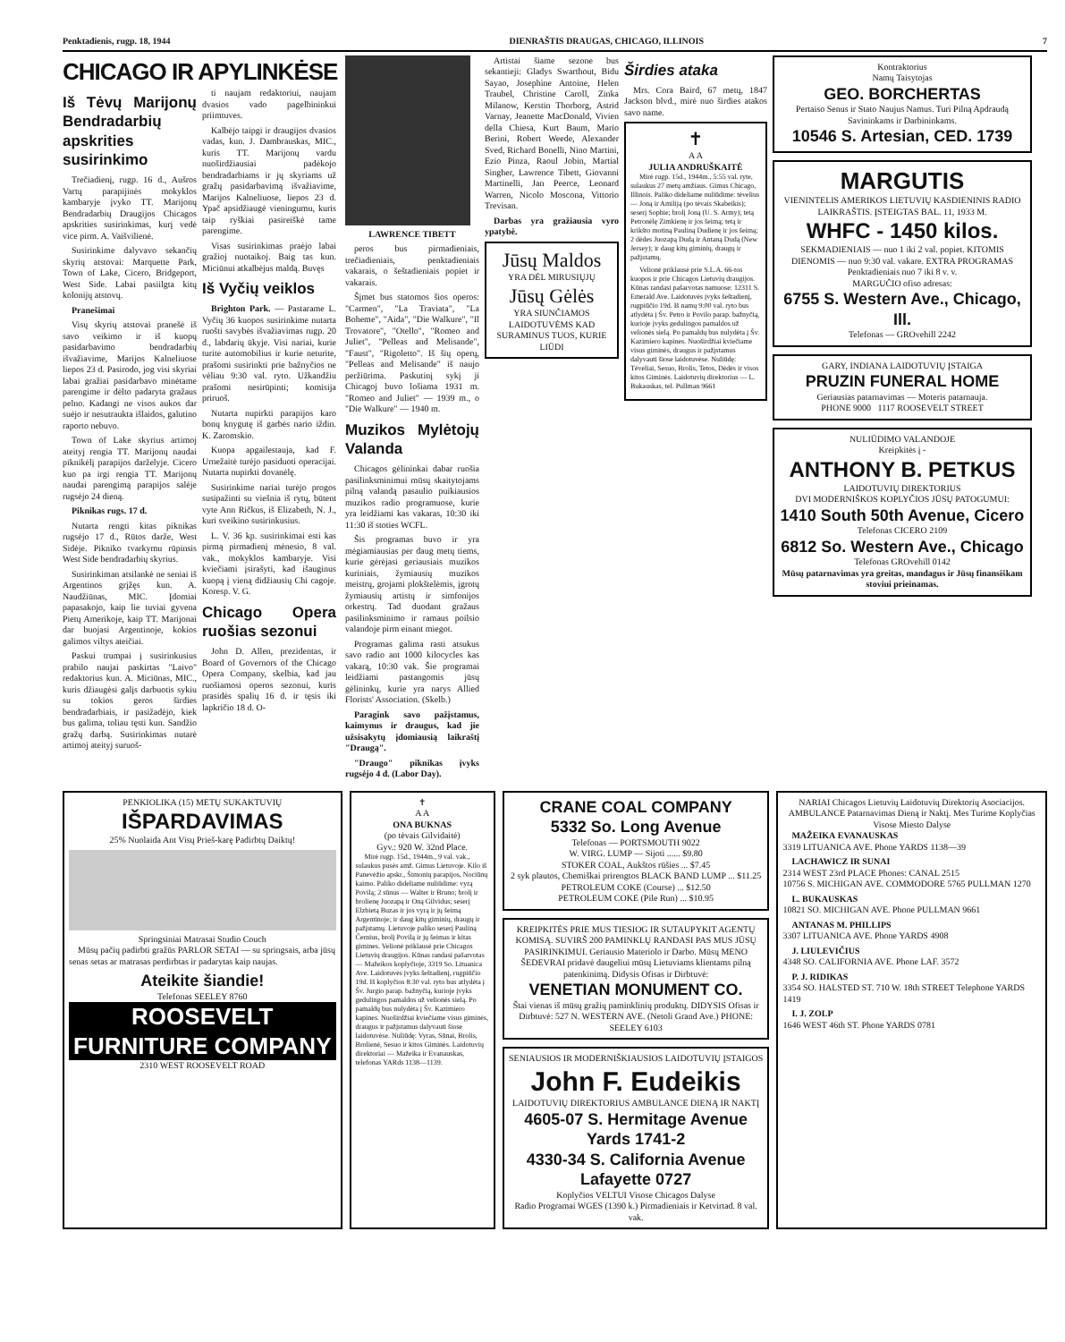Penktadienis, rugp. 18, 1944 DIENRAŠTIS DRAUGAS, CHICAGO, ILLINOIS 7
CHICAGO IR APYLINKĖSE
Iš Tėvų Marijonų Bendradarbių apskrities susirinkimo
Trečiadienį, rugp. 16 d., Aušros Vartų parapijinės mokyklos kambaryje įvyko TT. Marijonų Bendradarbių Draugijos Chicagos apskrities susirinkimas, kurį vedė vice pirm. A. Vaišvilienė.
Susirinkime dalyvavo sekančių skyrių atstovai: Marquette Park, Town of Lake, Cicero, Bridgeport, West Side. Labai pasiilgta kitų kolonijų atstovų.
Pranešimai
Visų skyrių atstovai pranešė iš savo veikimo ir iš kuopų pasidarbavimo bendradarbių išvažiavime, Marijos Kalneliuose liepos 23 d. Pasirodo, jog visi skyriai labai gražiai pasidarbavo minėtame parengime ir dėlto padaryta gražaus pelno. Kadangi ne visos aukos dar suėjo ir nesutraukta išlaidos, galutino raporto nebuvo.
Town of Lake skyrius artimoj ateityj rengia TT. Marijonų naudai piknikėlį parapijos darželyje. Cicero kuo pa irgi rengia TT. Marijonų naudai parengimą parapijos salėje rugsėjo 24 dieną.
Piknikas rugs. 17 d.
Nutarta rengti kitas piknikas rugsėjo 17 d., Rūtos darže, West Sidėje. Pikniko tvarkymu rūpinsis West Side bendradarbių skyrius.
Susirinkiman atsilankė ne seniai iš Argentinos grįžęs kun. A. Naudžiūnas, MIC. Įdomiai papasakojo, kaip lie tuviai gyvena Pietų Amerikoje, kaip TT. Marijonai dar buojasi Argentinoje, kokios galimos viltys ateičiai.
Paskui trumpai į susirinkusius prabilo naujai paskirtas "Laivo" redaktorius kun. A. Miciūnas, MIC., kuris džiaugėsi galįs darbuotis sykiu su tokios geros širdies bendradarbiais, ir pasižadėjo, kiek bus galima, toliau tęsti kun. Sandžio gražų darbą. Susirinkimas nutarė artimoj ateityj suruoš-
ti naujam redaktoriui, naujam dvasios vado pagelbininkui priimtuves.
Kalbėjo taipgi ir draugijos dvasios vadas, kun. J. Dambrauskas, MIC., kuris TT. Marijonų vardu nuoširdžiausiai padėkojo bendradarbiams ir jų skyriams už gražų pasidarbavimą išvažiavime, Marijos Kalneliuose, liepos 23 d. Ypač apsidžiaugė vieningumu, kuris taip ryškiai pasireiškė tame parengime.
Visas susirinkimas praėjo labai gražioj nuotaikoj. Baig tas kun. Miciūnui atkalbėjus maldą. Buvęs
Iš Vyčių veiklos
Brighton Park. — Pastarame L. Vyčių 36 kuopos susirinkime nutarta ruošti savybės išvažiavimas rugp. 20 d., labdarių ūkyje. Visi nariai, kurie turite automobilius ir kurie neturite, prašomi susirinkti prie bažnyčios ne vėliau 9:30 val. ryto. Užkandžiu prašomi nesirūpinti; komisija priruoš.
Nutarta nupirkti parapijos karo bonų knygutę iš garbės nario iždin. K. Zaromskio.
Kuopa apgailestauja, kad F. Urnežaitė turėjo pasiduoti operacijai. Nutarta nupirkti dovanėlę.
Susirinkime nariai turėjo progos susipažinti su viešnia iš rytų, būtent vyte Ann Ričkus, iš Elizabeth, N. J., kuri sveikino susirinkusius.
L. V. 36 kp. susirinkimai esti kas pirmą pirmadienį mėnesio, 8 val. vak., mokyklos kambaryje. Visi kviečiami įsirašyti, kad išauginus kuopą į vieną didžiausių Chi cagoje. Koresp. V. G.
Chicago Opera ruošias sezonui
John D. Allen, prezidentas, ir Board of Governors of the Chicago Opera Company, skelbia, kad jau ruošiamosi operos sezonui, kuris prasidės spalių 16 d. ir tęsis iki lapkričio 18 d. O-
LAWRENCE TIBETT
peros bus pirmadieniais, trečiadieniais, penktadieniais vakarais, o šeštadieniais popiet ir vakarais.
Šįmet bus statomos šios operos: "Carmen", "La Traviata", "La Boheme", "Aida", "Die Walkure", "Il Trovatore", "Otello", "Romeo and Juliet", "Pelleas and Melisande", "Faust", "Rigoletto". Iš šių operų, "Pelleas and Melisande" iš naujo peržiūrima. Paskutinį sykį ji Chicagoj buvo lošiama 1931 m. "Romeo and Juliet" — 1939 m., o "Die Walkure" — 1940 m.
Muzikos Mylėtojų Valanda
Chicagos gėlininkai dabar ruošia pasilinksminimui mūsų skaitytojams pilną valandą pasaulio puikiausios muzikos radio programuose, kurie yra leidžiami kas vakaras, 10:30 iki 11:30 iš stoties WCFL.
Šis programas buvo ir yra mėgiamiausias per daug metų tiems, kurie gėrėjasi geriausiais muzikos kuriniais, žymiausių muzikos meistrų, grojami plokštelėmis, įgrotų žymiausių artistų ir simfonijos orkestrų. Tad duodant gražaus pasilinksminimo ir ramaus poilsio valandoje pirm einant miegot.
Programas galima rasti atsukus savo radio ant 1000 kilocycles kas vakarą, 10:30 vak. Šie programai leidžiami pastangomis jūsų gėlininkų, kurie yra narys Allied Florists' Association. (Skelb.)
Paragink savo pažįstamus, kaimynus ir draugus, kad jie užsisakytų įdomiausią laikraštį "Draugą".
"Draugo" piknikas įvyks rugsėjo 4 d. (Labor Day).
Artistai šiame sezone bus sekantieji: Gladys Swarthout, Bidu Sayao, Josephine Antoine, Helen Traubel, Christine Caroll, Zinka Milanow, Kerstin Thorborg, Astrid Varnay, Jeanette MacDonald, Vivien della Chiesa, Kurt Baum, Mario Berini, Robert Weede, Alexander Sved, Richard Bonelli, Nino Martini, Ezio Pinza, Raoul Jobin, Martial Singher, Lawrence Tibett, Giovanni Martinelli, Jan Peerce, Leonard Warren, Nicolo Moscona, Vittorio Trevisan.
Darbas yra gražiausia vyro ypatybė.
Jūsų Maldos
YRA DĖL MIRUSIŲJŲ
Jūsų Gėlės
YRA SIUNČIAMOS LAIDOTUVĖMS KAD SURAMINUS TUOS, KURIE LIŪDI
Širdies ataka
Mrs. Cora Baird, 67 metų, 1847 Jackson blvd., mirė nuo širdies atakos savo name.
✝
A A
JULIA ANDRUŠKAITĖ
Mirė rugp. 15d., 1944m., 5:55 val. ryte, sulaukus 27 metų amžiaus. Gimus Chicago, Illinois. Paliko dideliame nuliūdime: tėvelius — Joną ir Amiliją (po tėvais Skabeikis); seserį Sophie; brolį Joną (U. S. Army); tetą Petronėlę Zimkienę ir jos šeimą; tetą ir krikšto motiną Pauliną Dudienę ir jos šeimą; 2 dėdes Juozapą Dudą ir Antaną Dudą (New Jersey); ir daug kitų giminių, draugų ir pažįstamų.
Velionė priklausė prie S.L.A. 66-tos kuopos ir prie Chicagos Lietuvių draugijos. Kūnas randasi pašarvotas namuose: 12311 S. Emerald Ave. Laidotuvės įvyks šeštadienį, rugpiūčio 19d. Iš namų 9:00 val. ryto bus atlydėta į Šv. Petro ir Povilo parap. bažnyčią, kurioje įvyks gedulingos pamaldos už velionės sielą. Po pamaldų bus nulydėta į Šv. Kazimiero kapines. Nuoširdžiai kviečiame visus giminės, draugus ir pažįstamus dalyvauti šiose laidotuvėse. Nuliūdę: Tėveliai, Sesuo, Brolis, Tetos, Dėdės ir visos kitos Giminės. Laidotuvių direktorius — L. Bukauskas, tel. Pullman 9661
Kontraktorius
Namų Taisytojas
GEO. BORCHERTAS
Pertaiso Senus ir Stato Naujus Namus. Turi Pilną Apdraudą Savininkams ir Darbininkams.
10546 S. Artesian, CED. 1739
MARGUTIS
VIENINTELIS AMERIKOS LIETUVIŲ KASDIENINIS RADIO LAIKRAŠTIS. ĮSTEIGTAS BAL. 11, 1933 M.
WHFC - 1450 kilos.
SEKMADIENIAIS — nuo 1 iki 2 val. popiet. KITOMIS DIENOMIS — nuo 9:30 val. vakare. EXTRA PROGRAMAS Penktadieniais nuo 7 iki 8 v. v.
MARGUČIO ofiso adresas:
6755 S. Western Ave., Chicago, Ill.
Telefonas — GROvehill 2242
GARY, INDIANA LAIDOTUVIŲ ĮSTAIGA
PRUZIN FUNERAL HOME
Geriausias patarnavimas — Moteris patarnauja.
PHONE 9000 1117 ROOSEVELT STREET
NULIŪDIMO VALANDOJE
Kreipkitės į -
ANTHONY B. PETKUS
LAIDOTUVIŲ DIREKTORIUS
DVI MODERNIŠKOS KOPLYČIOS JŪSŲ PATOGUMUI:
1410 South 50th Avenue, Cicero
Telefonas CICERO 2109
6812 So. Western Ave., Chicago
Telefonas GROvehill 0142
Mūsų patarnavimas yra greitas, mandagus ir Jūsų finansiškam stoviui prieinamas.
PENKIOLIKA (15) METŲ SUKAKTUVIŲ
IŠPARDAVIMAS
25% Nuolaida Ant Visų Prieš-karę Padirbtų Daiktų!
Springsiniai Matrasai Studio Couch
Mūsų pačių padirbti gražūs PARLOR SETAI — su springsais, arba jūsų senas setas ar matrasas perdirbtas ir padarytas kaip naujas.
Ateikite šiandie!
Telefonas SEELEY 8760
ROOSEVELT
FURNITURE COMPANY
2310 WEST ROOSEVELT ROAD
✝
A A
ONA BUKNAS
(po tėvais Gilvidaitė)
Gyv.: 920 W. 32nd Place.
Mirė rugp. 15d., 1944m., 9 val. vak., sulaukus pusės amž. Gimus Lietuvoje. Kilo iš Panevėžio apskr., Šimonių parapijos, Nociūnų kaimo. Paliko dideliame nuliūdime: vyrą Povilą; 2 sūnus — Walter ir Bruno; brolį ir brolienę Juozapą ir Oną Gilvidus; seserį Elzbietą Buzas ir jos vyrą ir jų šeimą Argentinoje; ir daug kitų giminių, draugų ir pažįstamų. Lietuvoje paliko seserį Pauliną Černius, brolį Povilą ir jų šeimas ir kitas gimines. Velionė priklausė prie Chicagos Lietuvių draugijos. Kūnas randasi pašarvotas — Mažeikos koplyčioje, 3319 So. Lituanica Ave. Laidotuvės įvyks šeštadienį, rugpiūčio 19d. Iš koplyčios 8:30 val. ryto bus atlydėta į Šv. Jurgio parap. bažnyčią, kurioje įvyks gedulingos pamaldos už velionės sielą. Po pamaldų bus nulydėta į Šv. Kazimiero kapines. Nuoširdžiai kviečiame visus giminės, draugus ir pažįstamus dalyvauti šiose laidotuvėse. Nuliūdę: Vyras, Sūnai, Brolis, Brolienė, Sesuo ir kitos Giminės. Laidotuvių direktoriai — Mažeika ir Evanauskas, telefonas YARds 1138—1139.
CRANE COAL COMPANY
5332 So. Long Avenue
Telefonas — PORTSMOUTH 9022
W. VIRG. LUMP — Sijoti ...... $9.80
STOKER COAL, Aukštos rūšies ... $7.45
2 syk plautos, Chemiškai prirengtos BLACK BAND LUMP ... $11.25
PETROLEUM COKE (Course) ... $12.50
PETROLEUM COKE (Pile Run) ... $10.95
KREIPKITĖS PRIE MUS TIESIOG IR SUTAUPYKIT AGENTŲ KOMISĄ. SUVIRŠ 200 PAMINKLŲ RANDASI PAS MUS JŪSŲ PASIRINKIMUI. Geriausio Materiolo ir Darbo. Mūsų MENO ŠEDEVRAI pridavė daugeliui mūsų Lietuviams klientams pilną patenkinimą. Didysis Ofisas ir Dirbtuvė:
VENETIAN MONUMENT CO.
Štai vienas iš mūsų gražių paminklinių produktų. DIDYSIS Ofisas ir Dirbtuvė: 527 N. WESTERN AVE. (Netoli Grand Ave.) PHONE: SEELEY 6103
SENIAUSIOS IR MODERNIŠKIAUSIOS LAIDOTUVIŲ ĮSTAIGOS
John F. Eudeikis
LAIDOTUVIŲ DIREKTORIUS AMBULANCE DIENĄ IR NAKTĮ
4605-07 S. Hermitage Avenue Yards 1741-2
4330-34 S. California Avenue Lafayette 0727
Koplyčios VELTUI Visose Chicagos Dalyse
Radio Programai WGES (1390 k.) Pirmadieniais ir Ketvirtad. 8 val. vak.
NARIAI Chicagos Lietuvių Laidotuvių Direktorių Asociacijos. AMBULANCE Patarnavimas Dieną ir Naktį. Mes Turime Koplyčias Visose Miesto Dalyse
MAŽEIKA EVANAUSKAS
3319 LITUANICA AVE. Phone YARDS 1138—39
LACHAWICZ IR SUNAI
2314 WEST 23rd PLACE Phones: CANAL 2515
10756 S. MICHIGAN AVE. COMMODORE 5765 PULLMAN 1270
L. BUKAUSKAS
10821 SO. MICHIGAN AVE. Phone PULLMAN 9661
ANTANAS M. PHILLIPS
3307 LITUANICA AVE. Phone YARDS 4908
J. LIULEVIČIUS
4348 SO. CALIFORNIA AVE. Phone LAF. 3572
P. J. RIDIKAS
3354 SO. HALSTED ST. 710 W. 18th STREET Telephone YARDS 1419
I. J. ZOLP
1646 WEST 46th ST. Phone YARDS 0781